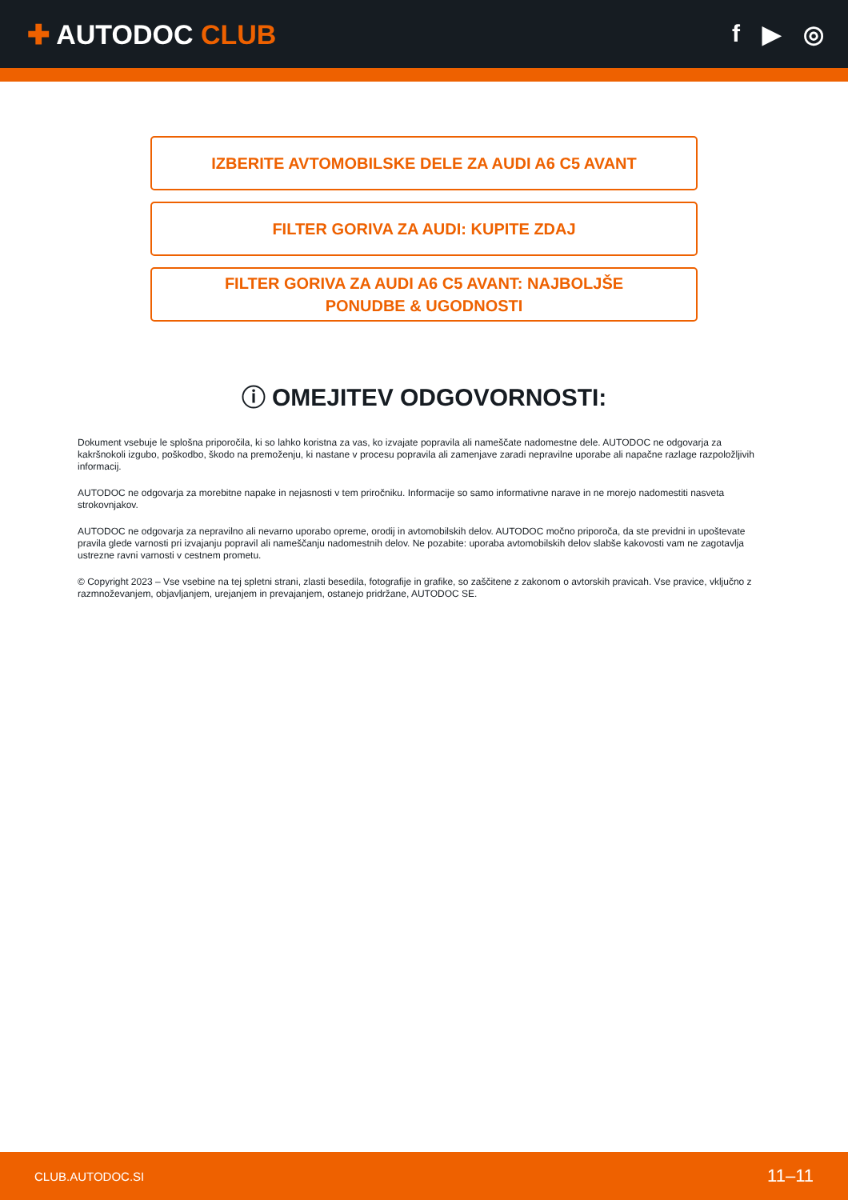✚ AUTODOC CLUB f ▶ ◎
IZBERITE AVTOMOBILSKE DELE ZA AUDI A6 C5 AVANT
FILTER GORIVA ZA AUDI: KUPITE ZDAJ
FILTER GORIVA ZA AUDI A6 C5 AVANT: NAJBOLJŠE
PONUDBE & UGODNOSTI
ⓘ OMEJITEV ODGOVORNOSTI:
Dokument vsebuje le splošna priporočila, ki so lahko koristna za vas, ko izvajate popravila ali nameščate nadomestne dele. AUTODOC ne odgovarja za kakršnokoli izgubo, poškodbo, škodo na premoženju, ki nastane v procesu popravila ali zamenjave zaradi nepravilne uporabe ali napačne razlage razpoložljivih informacij.
AUTODOC ne odgovarja za morebitne napake in nejasnosti v tem priročniku. Informacije so samo informativne narave in ne morejo nadomestiti nasveta strokovnjakov.
AUTODOC ne odgovarja za nepravilno ali nevarno uporabo opreme, orodij in avtomobilskih delov. AUTODOC močno priporoča, da ste previdni in upoštevate pravila glede varnosti pri izvajanju popravil ali nameščanju nadomestnih delov. Ne pozabite: uporaba avtomobilskih delov slabše kakovosti vam ne zagotavlja ustrezne ravni varnosti v cestnem prometu.
© Copyright 2023 – Vse vsebine na tej spletni strani, zlasti besedila, fotografije in grafike, so zaščitene z zakonom o avtorskih pravicah. Vse pravice, vključno z razmnoževanjem, objavljanjem, urejanjem in prevajanjem, ostanejo pridržane, AUTODOC SE.
CLUB.AUTODOC.SI 11–11